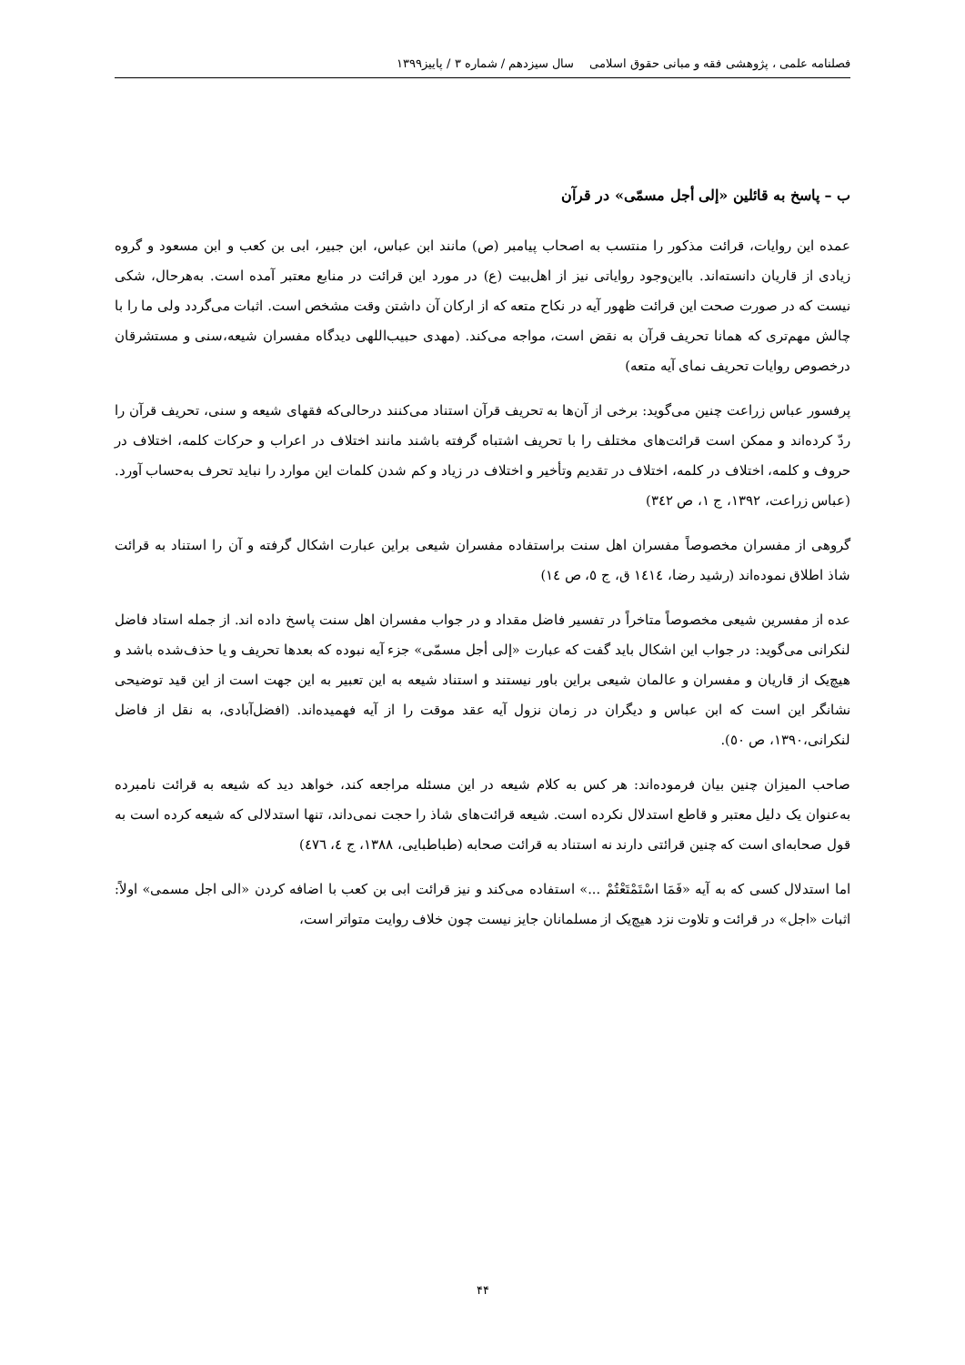فصلنامه علمی ، پژوهشی فقه و مبانی حقوق اسلامی سال سیزدهم / شماره ۳ / پاییز۱۳۹۹
ب – پاسخ به قائلین «إلی أجل مسمّی» در قرآن
عمده این روایات، قرائت مذکور را منتسب به اصحاب پیامبر (ص) مانند ابن عباس، ابن جبیر، ابی بن کعب و ابن مسعود و گروه زیادی از قاریان دانسته‌اند. بااین‌وجود روایاتی نیز از اهل‌بیت (ع) در مورد این قرائت در منابع معتبر آمده است. به‌هرحال، شکی نیست که در صورت صحت این قرائت ظهور آیه در نکاح متعه که از ارکان آن داشتن وقت مشخص است. اثبات می‌گردد ولی ما را با چالش مهم‌تری که همانا تحریف قرآن به نقض است، مواجه می‌کند. (مهدی حبیب‌اللهی دیدگاه مفسران شیعه،سنی و مستشرقان درخصوص روایات تحریف نمای آیه متعه)
پرفسور عباس زراعت چنین می‌گوید: برخی از آن‌ها به تحریف قرآن استناد می‌کنند درحالی‌که فقهای شیعه و سنی، تحریف قرآن را ردّ کرده‌اند و ممکن است قرائت‌های مختلف را با تحریف اشتباه گرفته باشند مانند اختلاف در اعراب و حرکات کلمه، اختلاف در حروف و کلمه، اختلاف در کلمه، اختلاف در تقدیم وتأخیر و اختلاف در زیاد و کم شدن کلمات این موارد را نباید تحرف به‌حساب آورد. (عباس زراعت، ۱۳۹۲، ج ۱، ص ۳٤۲)
گروهی از مفسران مخصوصاً مفسران اهل سنت براستفاده مفسران شیعی براین عبارت اشکال گرفته و آن را استناد به قرائت شاذ اطلاق نموده‌اند (رشید رضا، ۱٤۱٤ ق، ج ٥، ص ۱٤)
عده از مفسرین شیعی مخصوصاً متاخراً در تفسیر فاضل مقداد و در جواب مفسران اهل سنت پاسخ داده اند. از جمله استاد فاضل لنکرانی می‌گوید: در جواب این اشکال باید گفت که عبارت «إلی أجل مسمّی» جزء آیه نبوده که بعدها تحریف و یا حذف‌شده باشد و هیچ‌یک از قاریان و مفسران و عالمان شیعی براین باور نیستند و استناد شیعه به این تعبیر به این جهت است از این قید توضیحی نشانگر این است که ابن عباس و دیگران در زمان نزول آیه عقد موقت را از آیه فهمیده‌اند. (افضل‌آبادی، به نقل از فاضل لنکرانی،۱۳۹۰، ص ٥۰).
صاحب المیزان چنین بیان فرموده‌اند: هر کس به کلام شیعه در این مسئله مراجعه کند، خواهد دید که شیعه به قرائت نامبرده به‌عنوان یک دلیل معتبر و قاطع استدلال نکرده است. شیعه قرائت‌های شاذ را حجت نمی‌داند، تنها استدلالی که شیعه کرده است به قول صحابه‌ای است که چنین قرائتی دارند نه استناد به قرائت صحابه (طباطبایی، ۱۳۸۸، ج ٤، ٤٧٦)
اما استدلال کسی که به آیه «فَمَا اسْتَمْتَعْتُمْ ...» استفاده می‌کند و نیز قرائت ابی بن کعب با اضافه کردن «الی اجل مسمی» اولاً: اثبات «اجل» در قرائت و تلاوت نزد هیچ‌یک از مسلمانان جایز نیست چون خلاف روایت متواتر است،
۴۴